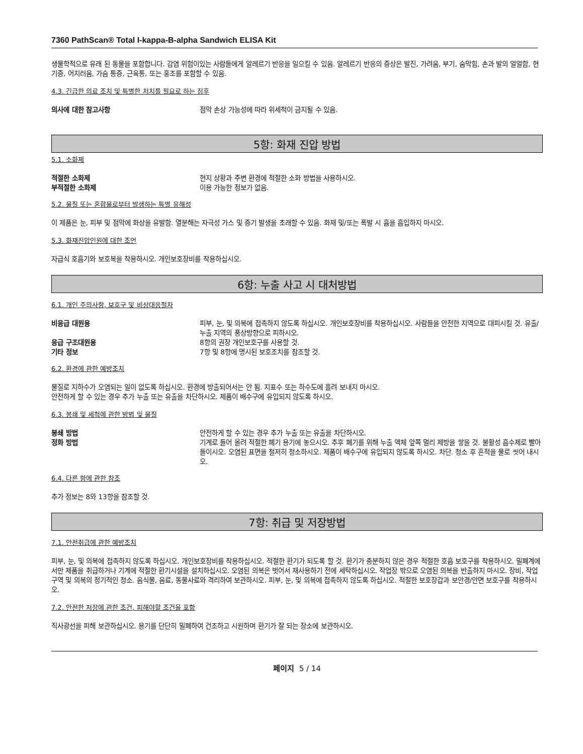7360 PathScan® Total I-kappa-B-alpha Sandwich ELISA Kit
생물학적으로 유래 된 동물을 포함합니다. 감염 위험이있는 사람들에게 알레르기 반응을 일으킬 수 있음. 알레르기 반응의 증상은 발진, 가려움, 부기, 숨막힘, 손과 발의 얼얼함, 현기증, 어지러움, 가슴 통증, 근육통, 또는 홍조를 포함할 수 있음.
4.3. 긴급한 의료 조치 및 특별한 처치를 필요로 하는 징후
의사에 대한 참고사항 점막 손상 가능성에 따라 위세척이 금지될 수 있음.
5항: 화재 진압 방법
5.1. 소화제
적절한 소화제 현지 상황과 주변 환경에 적절한 소화 방법을 사용하시오.
부적절한 소화제 이용 가능한 정보가 없음.
5.2. 물질 또는 혼합물로부터 발생하는 특별 유해성
이 제품은 눈, 피부 및 점막에 화상을 유발함. 열분해는 자극성 가스 및 증기 발생을 초래할 수 있음. 화재 및/또는 폭발 시 흄을 흡입하지 마시오.
5.3. 화재진압인원에 대한 조언
자급식 호흡기와 보호복을 착용하시오. 개인보호장비를 착용하십시오.
6항: 누출 사고 시 대처방법
6.1. 개인 주의사항, 보호구 및 비상대응절차
비응급 대원용 피부, 눈, 및 의복에 접촉하지 않도록 하십시오. 개인보호장비를 착용하십시오. 사람들을 안전한 지역으로 대피시킬 것. 유출/누출 지역의 풍상방향으로 피하시오.
응급 구조대원용 8항의 권장 개인보호구를 사용할 것.
기타 정보 7항 및 8항에 명시된 보호조치를 참조할 것.
6.2. 환경에 관한 예방조치
물질로 지하수가 오염되는 일이 없도록 하십시오. 환경에 방출되어서는 안 됨. 지표수 또는 하수도에 흘려 보내지 마시오.
안전하게 할 수 있는 경우 추가 누출 또는 유출을 차단하시오. 제품이 배수구에 유입되지 않도록 하시오.
6.3. 봉쇄 및 세척에 관한 방법 및 물질
봉쇄 방법 안전하게 할 수 있는 경우 추가 누출 또는 유출을 차단하시오.
정화 방법 기계로 들어 올려 적절한 폐기 용기에 놓으시오. 추후 폐기를 위해 누출 액체 앞쪽 멀리 제방을 쌓을 것. 불활성 흡수제로 빨아들이시오. 오염된 표면을 철저히 청소하시오. 제품이 배수구에 유입되지 않도록 하시오. 차단. 청소 후 흔적을 물로 씻어 내시오.
6.4. 다른 항에 관한 참조
추가 정보는 8와 13항을 참조할 것.
7항: 취급 및 저장방법
7.1. 안전취급에 관한 예방조치
피부, 눈, 및 의복에 접촉하지 않도록 하십시오. 개인보호장비를 착용하십시오. 적절한 환기가 되도록 할 것. 환기가 충분하지 않은 경우 적절한 호흡 보호구를 착용하시오. 밀폐계에서만 제품을 취급하거나 기계에 적절한 환기시설을 설치하십시오. 오염된 의복은 벗어서 재사용하기 전에 세탁하십시오. 작업장 밖으로 오염된 의복을 반출하지 마시오. 장비, 작업 구역 및 의복의 정기적인 청소. 음식물, 음료, 동물사료와 격리하여 보관하시오. 피부, 눈, 및 의복에 접촉하지 않도록 하십시오. 적절한 보호장갑과 보안경/안면 보호구를 착용하시오.
7.2. 안전한 저장에 관한 조건, 피해야할 조건을 포함
직사광선을 피해 보관하십시오. 용기를 단단히 밀폐하여 건조하고 시원하며 환기가 잘 되는 장소에 보관하시오.
페이지 5 / 14